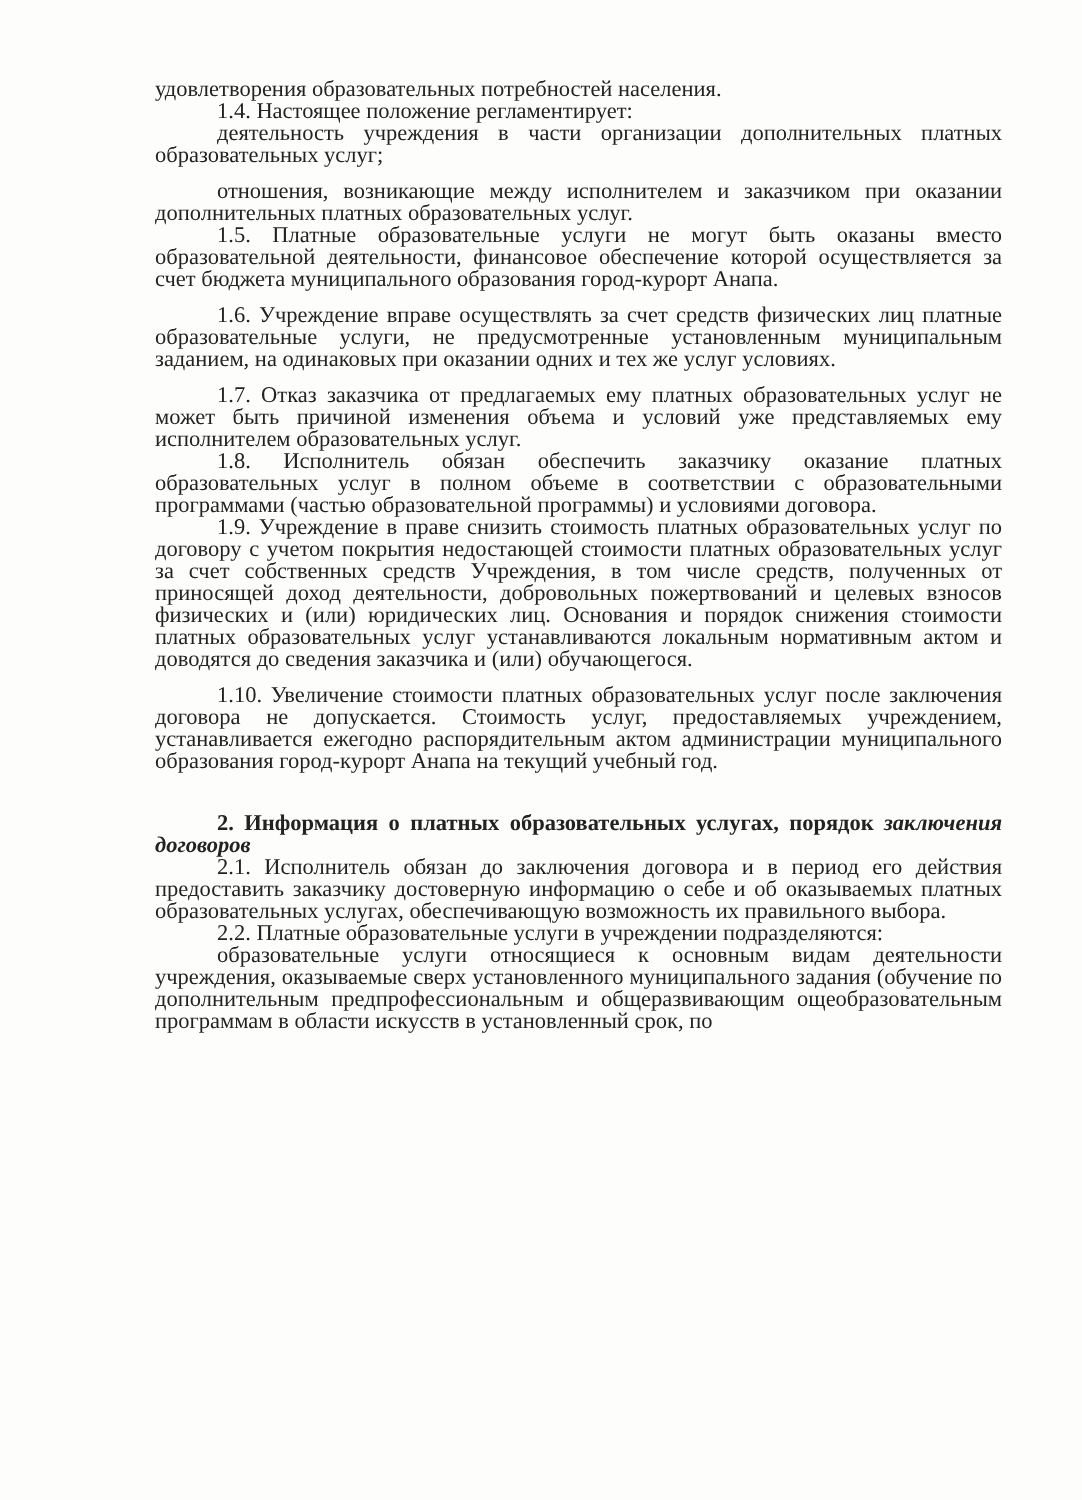удовлетворения образовательных потребностей населения.
1.4. Настоящее положение регламентирует:
деятельность учреждения в части организации дополнительных платных образовательных услуг;
отношения, возникающие между исполнителем и заказчиком при оказании дополнительных платных образовательных услуг.
1.5. Платные образовательные услуги не могут быть оказаны вместо образовательной деятельности, финансовое обеспечение которой осуществляется за счет бюджета муниципального образования город-курорт Анапа.
1.6. Учреждение вправе осуществлять за счет средств физических лиц платные образовательные услуги, не предусмотренные установленным муниципальным заданием, на одинаковых при оказании одних и тех же услуг условиях.
1.7. Отказ заказчика от предлагаемых ему платных образовательных услуг не может быть причиной изменения объема и условий уже представляемых ему исполнителем образовательных услуг.
1.8. Исполнитель обязан обеспечить заказчику оказание платных образовательных услуг в полном объеме в соответствии с образовательными программами (частью образовательной программы) и условиями договора.
1.9. Учреждение в праве снизить стоимость платных образовательных услуг по договору с учетом покрытия недостающей стоимости платных образовательных услуг за счет собственных средств Учреждения, в том числе средств, полученных от приносящей доход деятельности, добровольных пожертвований и целевых взносов физических и (или) юридических лиц. Основания и порядок снижения стоимости платных образовательных услуг устанавливаются локальным нормативным актом и доводятся до сведения заказчика и (или) обучающегося.
1.10. Увеличение стоимости платных образовательных услуг после заключения договора не допускается. Стоимость услуг, предоставляемых учреждением, устанавливается ежегодно распорядительным актом администрации муниципального образования город-курорт Анапа на текущий учебный год.
2. Информация о платных образовательных услугах, порядок заключения договоров
2.1. Исполнитель обязан до заключения договора и в период его действия предоставить заказчику достоверную информацию о себе и об оказываемых платных образовательных услугах, обеспечивающую возможность их правильного выбора.
2.2. Платные образовательные услуги в учреждении подразделяются:
образовательные услуги относящиеся к основным видам деятельности учреждения, оказываемые сверх установленного муниципального задания (обучение по дополнительным предпрофессиональным и общеразвивающим ощеобразовательным программам в области искусств в установленный срок, по